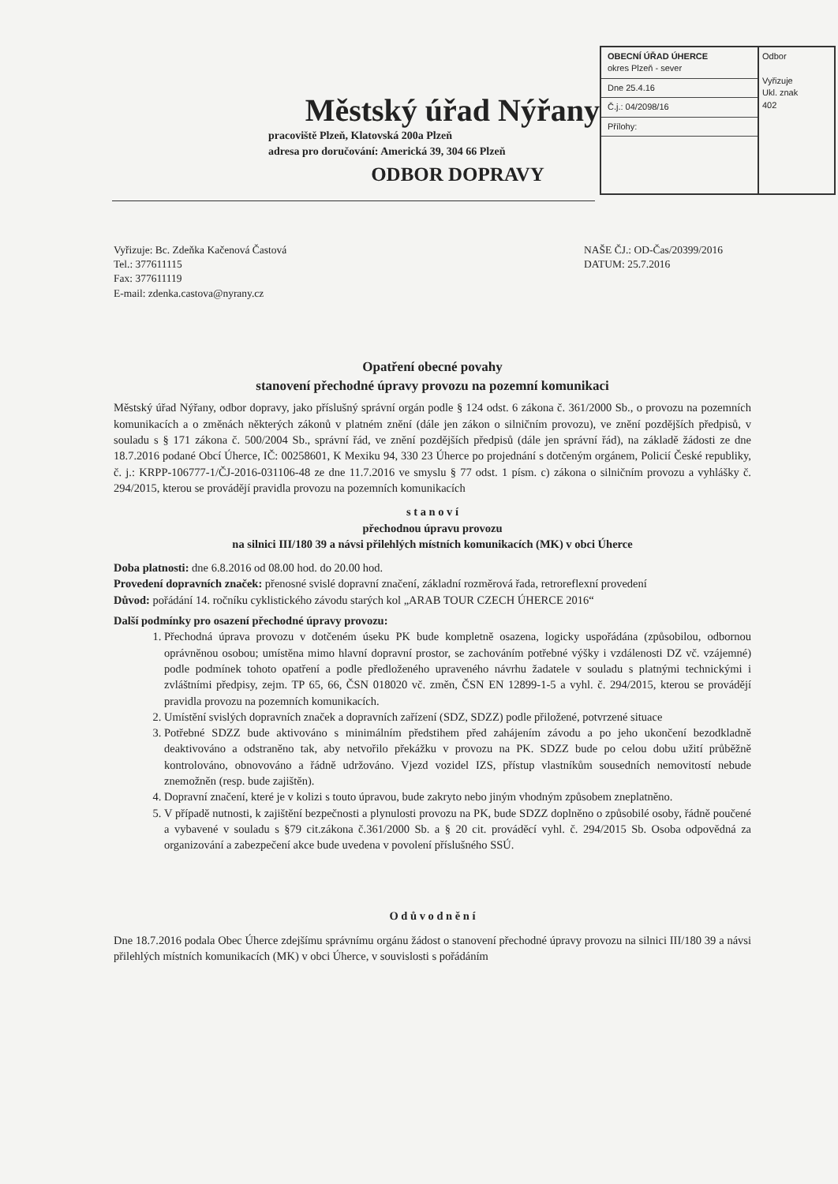OBECNÍ ÚŘAD ÚHERCE
okres Plzeň - sever
Dne 25.4.16
Č.j.: 04/2098/16
Přílohy:
Odbor
Vyřizuje
Ukl. znak
402
Městský úřad Nýřany
pracoviště Plzeň, Klatovská 200a Plzeň
adresa pro doručování: Americká 39, 304 66 Plzeň
ODBOR DOPRAVY
Vyřizuje: Bc. Zdeňka Kačenová Častová
Tel.: 377611115
Fax: 377611119
E-mail: zdenka.castova@nyrany.cz
NAŠE ČJ.: OD-Čas/20399/2016
DATUM: 25.7.2016
Opatření obecné povahy
stanovení přechodné úpravy provozu na pozemní komunikaci
Městský úřad Nýřany, odbor dopravy, jako příslušný správní orgán podle § 124 odst. 6 zákona č. 361/2000 Sb., o provozu na pozemních komunikacích a o změnách některých zákonů v platném znění (dále jen zákon o silničním provozu), ve znění pozdějších předpisů, v souladu s § 171 zákona č. 500/2004 Sb., správní řád, ve znění pozdějších předpisů (dále jen správní řád), na základě žádosti ze dne 18.7.2016 podané Obcí Úherce, IČ: 00258601, K Mexiku 94, 330 23 Úherce po projednání s dotčeným orgánem, Policií České republiky, č. j.: KRPP-106777-1/ČJ-2016-031106-48 ze dne 11.7.2016 ve smyslu § 77 odst. 1 písm. c) zákona o silničním provozu a vyhlášky č. 294/2015, kterou se provádějí pravidla provozu na pozemních komunikacích
s t a n o v í
přechodnou úpravu provozu
na silnici III/180 39 a návsi přilehlých místních komunikacích (MK) v obci Úherce
Doba platnosti: dne 6.8.2016 od 08.00 hod. do 20.00 hod.
Provedení dopravních značek: přenosné svislé dopravní značení, základní rozměrová řada, retroreflexní provedení
Důvod: pořádání 14. ročníku cyklistického závodu starých kol „ARAB TOUR CZECH ÚHERCE 2016“
Další podmínky pro osazení přechodné úpravy provozu:
1. Přechodná úprava provozu v dotčeném úseku PK bude kompletně osazena, logicky uspořádána (způsobilou, odbornou oprávněnou osobou; umístěna mimo hlavní dopravní prostor, se zachováním potřebné výšky i vzdálenosti DZ vč. vzájemné) podle podmínek tohoto opatření a podle předloženého upraveného návrhu žadatele v souladu s platnými technickými i zvláštními předpisy, zejm. TP 65, 66, ČSN 018020 vč. změn, ČSN EN 12899-1-5 a vyhl. č. 294/2015, kterou se provádějí pravidla provozu na pozemních komunikacích.
2. Umístění svislých dopravních značek a dopravních zařízení (SDZ, SDZZ) podle přiložené, potvrzené situace
3. Potřebné SDZZ bude aktivováno s minimálním předstihem před zahájením závodu a po jeho ukončení bezodkladně deaktivováno a odstraněno tak, aby netvořilo překážku v provozu na PK. SDZZ bude po celou dobu užití průběžně kontrolováno, obnovováno a řádně udržováno. Vjezd vozidel IZS, přístup vlastníkům sousedních nemovitostí nebude znemožněn (resp. bude zajištěn).
4. Dopravní značení, které je v kolizi s touto úpravou, bude zakryto nebo jiným vhodným způsobem zneplatněno.
5. V případě nutnosti, k zajištění bezpečnosti a plynulosti provozu na PK, bude SDZZ doplněno o způsobilé osoby, řádně poučené a vybavené v souladu s §79 cit.zákona č.361/2000 Sb. a § 20 cit. prováděcí vyhl. č. 294/2015 Sb. Osoba odpovědná za organizování a zabezpečení akce bude uvedena v povolení příslušného SSÚ.
O d ů v o d n ě n í
Dne 18.7.2016 podala Obec Úherce zdejšímu správnímu orgánu žádost o stanovení přechodné úpravy provozu na silnici III/180 39 a návsi přilehlých místních komunikacích (MK) v obci Úherce, v souvislosti s pořádáním